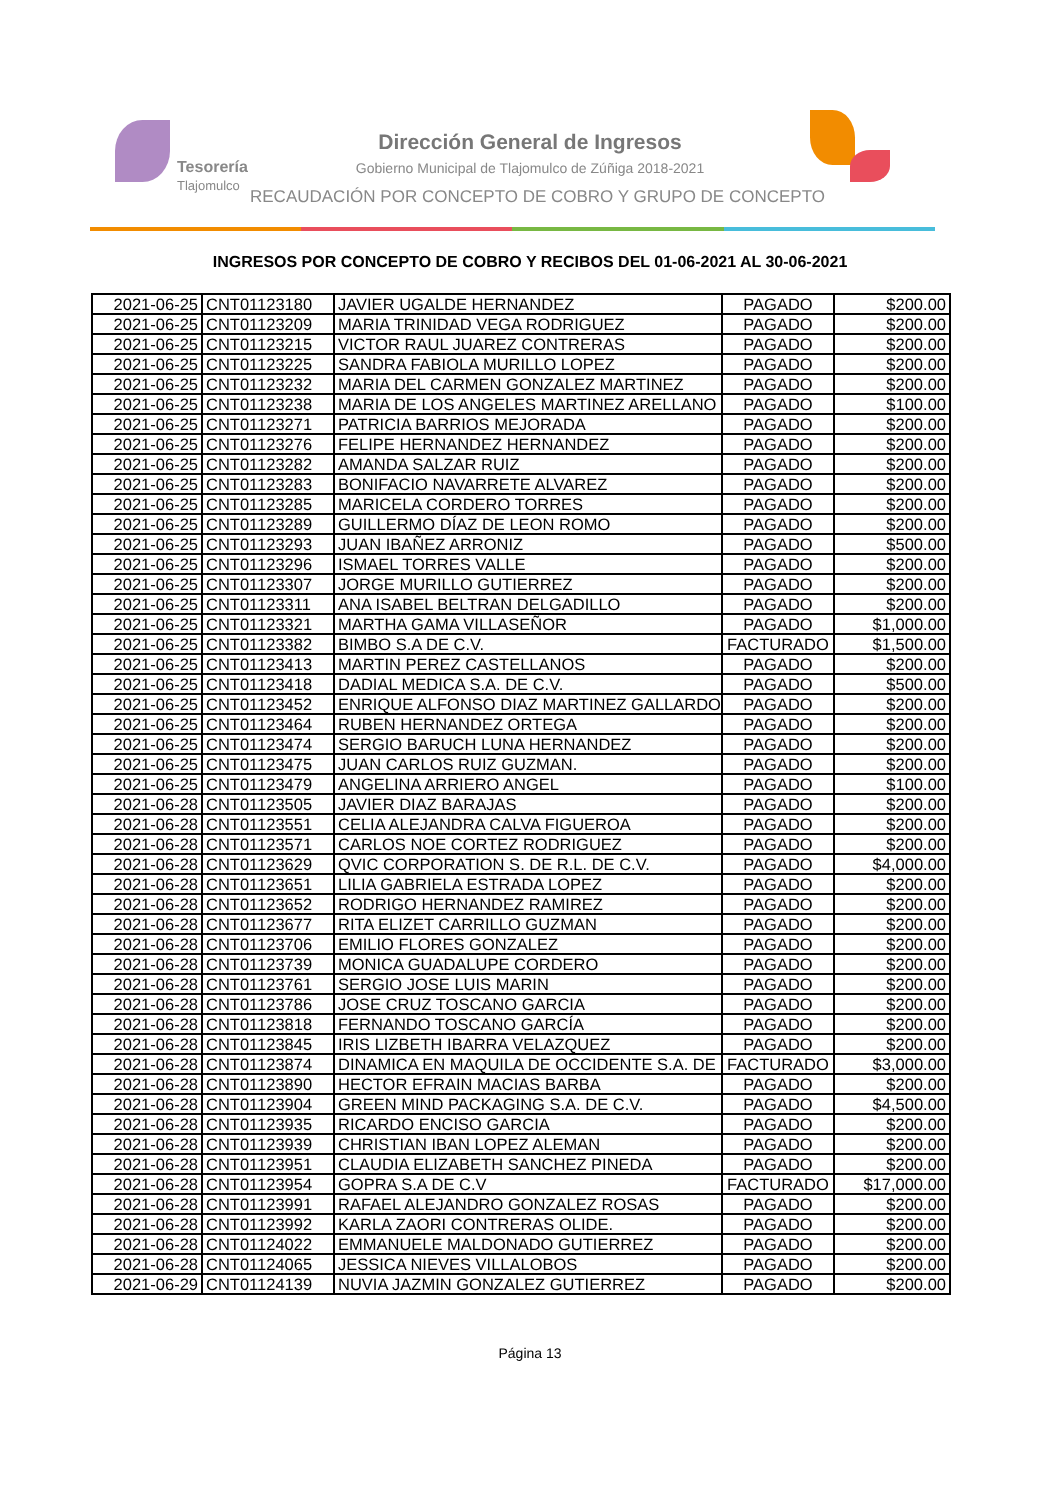Tesorería
Tlajomulco
Dirección General de Ingresos
Gobierno Municipal de Tlajomulco de Zúñiga 2018-2021
RECAUDACIÓN POR CONCEPTO DE COBRO Y GRUPO DE CONCEPTO
INGRESOS POR CONCEPTO DE COBRO Y RECIBOS DEL 01-06-2021 AL 30-06-2021
| 2021-06-25 | CNT01123180 | JAVIER UGALDE HERNANDEZ | PAGADO | $200.00 |
| 2021-06-25 | CNT01123209 | MARIA TRINIDAD VEGA RODRIGUEZ | PAGADO | $200.00 |
| 2021-06-25 | CNT01123215 | VICTOR RAUL JUAREZ CONTRERAS | PAGADO | $200.00 |
| 2021-06-25 | CNT01123225 | SANDRA FABIOLA MURILLO LOPEZ | PAGADO | $200.00 |
| 2021-06-25 | CNT01123232 | MARIA DEL CARMEN GONZALEZ MARTINEZ | PAGADO | $200.00 |
| 2021-06-25 | CNT01123238 | MARIA DE LOS ANGELES MARTINEZ ARELLANO | PAGADO | $100.00 |
| 2021-06-25 | CNT01123271 | PATRICIA BARRIOS MEJORADA | PAGADO | $200.00 |
| 2021-06-25 | CNT01123276 | FELIPE HERNANDEZ HERNANDEZ | PAGADO | $200.00 |
| 2021-06-25 | CNT01123282 | AMANDA SALZAR RUIZ | PAGADO | $200.00 |
| 2021-06-25 | CNT01123283 | BONIFACIO NAVARRETE ALVAREZ | PAGADO | $200.00 |
| 2021-06-25 | CNT01123285 | MARICELA CORDERO TORRES | PAGADO | $200.00 |
| 2021-06-25 | CNT01123289 | GUILLERMO DÍAZ DE LEON ROMO | PAGADO | $200.00 |
| 2021-06-25 | CNT01123293 | JUAN IBAÑEZ ARRONIZ | PAGADO | $500.00 |
| 2021-06-25 | CNT01123296 | ISMAEL TORRES VALLE | PAGADO | $200.00 |
| 2021-06-25 | CNT01123307 | JORGE MURILLO GUTIERREZ | PAGADO | $200.00 |
| 2021-06-25 | CNT01123311 | ANA ISABEL BELTRAN DELGADILLO | PAGADO | $200.00 |
| 2021-06-25 | CNT01123321 | MARTHA GAMA VILLASEÑOR | PAGADO | $1,000.00 |
| 2021-06-25 | CNT01123382 | BIMBO S.A DE C.V. | FACTURADO | $1,500.00 |
| 2021-06-25 | CNT01123413 | MARTIN PEREZ CASTELLANOS | PAGADO | $200.00 |
| 2021-06-25 | CNT01123418 | DADIAL MEDICA S.A. DE C.V. | PAGADO | $500.00 |
| 2021-06-25 | CNT01123452 | ENRIQUE ALFONSO DIAZ MARTINEZ GALLARDO | PAGADO | $200.00 |
| 2021-06-25 | CNT01123464 | RUBEN HERNANDEZ ORTEGA | PAGADO | $200.00 |
| 2021-06-25 | CNT01123474 | SERGIO BARUCH LUNA HERNANDEZ | PAGADO | $200.00 |
| 2021-06-25 | CNT01123475 | JUAN CARLOS RUIZ GUZMAN. | PAGADO | $200.00 |
| 2021-06-25 | CNT01123479 | ANGELINA ARRIERO ANGEL | PAGADO | $100.00 |
| 2021-06-28 | CNT01123505 | JAVIER DIAZ BARAJAS | PAGADO | $200.00 |
| 2021-06-28 | CNT01123551 | CELIA ALEJANDRA CALVA FIGUEROA | PAGADO | $200.00 |
| 2021-06-28 | CNT01123571 | CARLOS NOE CORTEZ RODRIGUEZ | PAGADO | $200.00 |
| 2021-06-28 | CNT01123629 | QVIC CORPORATION S. DE R.L. DE C.V. | PAGADO | $4,000.00 |
| 2021-06-28 | CNT01123651 | LILIA GABRIELA ESTRADA LOPEZ | PAGADO | $200.00 |
| 2021-06-28 | CNT01123652 | RODRIGO HERNANDEZ RAMIREZ | PAGADO | $200.00 |
| 2021-06-28 | CNT01123677 | RITA ELIZET CARRILLO GUZMAN | PAGADO | $200.00 |
| 2021-06-28 | CNT01123706 | EMILIO FLORES GONZALEZ | PAGADO | $200.00 |
| 2021-06-28 | CNT01123739 | MONICA GUADALUPE CORDERO | PAGADO | $200.00 |
| 2021-06-28 | CNT01123761 | SERGIO JOSE LUIS MARIN | PAGADO | $200.00 |
| 2021-06-28 | CNT01123786 | JOSE CRUZ TOSCANO GARCIA | PAGADO | $200.00 |
| 2021-06-28 | CNT01123818 | FERNANDO TOSCANO GARCÍA | PAGADO | $200.00 |
| 2021-06-28 | CNT01123845 | IRIS LIZBETH IBARRA VELAZQUEZ | PAGADO | $200.00 |
| 2021-06-28 | CNT01123874 | DINAMICA EN MAQUILA DE OCCIDENTE S.A. DE | FACTURADO | $3,000.00 |
| 2021-06-28 | CNT01123890 | HECTOR EFRAIN MACIAS BARBA | PAGADO | $200.00 |
| 2021-06-28 | CNT01123904 | GREEN MIND PACKAGING S.A. DE C.V. | PAGADO | $4,500.00 |
| 2021-06-28 | CNT01123935 | RICARDO ENCISO GARCIA | PAGADO | $200.00 |
| 2021-06-28 | CNT01123939 | CHRISTIAN IBAN LOPEZ ALEMAN | PAGADO | $200.00 |
| 2021-06-28 | CNT01123951 | CLAUDIA ELIZABETH SANCHEZ PINEDA | PAGADO | $200.00 |
| 2021-06-28 | CNT01123954 | GOPRA S.A DE C.V | FACTURADO | $17,000.00 |
| 2021-06-28 | CNT01123991 | RAFAEL ALEJANDRO GONZALEZ ROSAS | PAGADO | $200.00 |
| 2021-06-28 | CNT01123992 | KARLA ZAORI CONTRERAS OLIDE. | PAGADO | $200.00 |
| 2021-06-28 | CNT01124022 | EMMANUELE MALDONADO GUTIERREZ | PAGADO | $200.00 |
| 2021-06-28 | CNT01124065 | JESSICA NIEVES VILLALOBOS | PAGADO | $200.00 |
| 2021-06-29 | CNT01124139 | NUVIA JAZMIN GONZALEZ GUTIERREZ | PAGADO | $200.00 |
Página 13